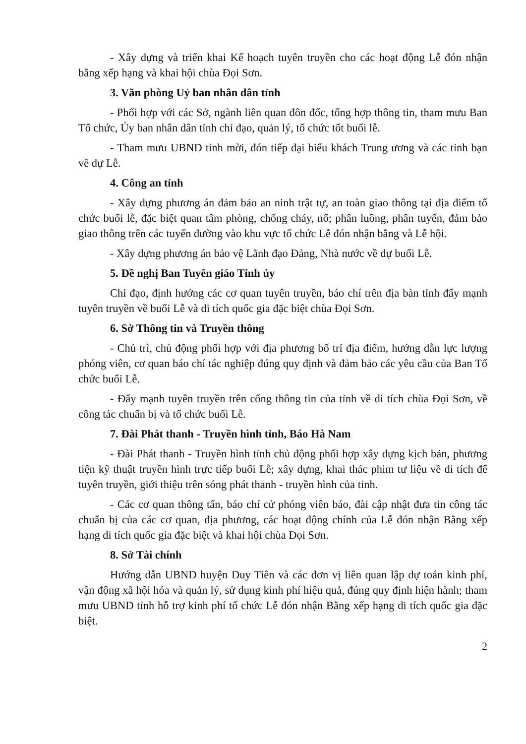- Xây dựng và triển khai Kế hoạch tuyên truyền cho các hoạt động Lễ đón nhận bằng xếp hạng và khai hội chùa Đọi Sơn.
3. Văn phòng Uỷ ban nhân dân tỉnh
- Phối hợp với các Sở, ngành liên quan đôn đốc, tổng hợp thông tin, tham mưu Ban Tổ chức, Ủy ban nhân dân tỉnh chỉ đạo, quản lý, tổ chức tốt buổi lễ.
- Tham mưu UBND tỉnh mời, đón tiếp đại biểu khách Trung ương và các tỉnh bạn về dự Lễ.
4. Công an tỉnh
- Xây dựng phương án đảm bảo an ninh trật tự, an toàn giao thông tại địa điểm tổ chức buổi lễ, đặc biệt quan tâm phòng, chống cháy, nổ; phân luồng, phân tuyến, đảm bảo giao thông trên các tuyến đường vào khu vực tổ chức Lễ đón nhận bằng và Lễ hội.
- Xây dựng phương án bảo vệ Lãnh đạo Đảng, Nhà nước về dự buổi Lễ.
5. Đề nghị Ban Tuyên giáo Tỉnh ủy
Chỉ đạo, định hướng các cơ quan tuyên truyền, báo chí trên địa bàn tỉnh đẩy mạnh tuyên truyền về buổi Lễ và di tích quốc gia đặc biệt chùa Đọi Sơn.
6. Sở Thông tin và Truyền thông
- Chủ trì, chủ động phối hợp với địa phương bố trí địa điểm, hướng dẫn lực lượng phóng viên, cơ quan báo chí tác nghiệp đúng quy định và đảm bảo các yêu cầu của Ban Tổ chức buổi Lễ.
- Đẩy mạnh tuyên truyền trên cổng thông tin của tỉnh về di tích chùa Đọi Sơn, về công tác chuẩn bị và tổ chức buổi Lễ.
7. Đài Phát thanh - Truyền hình tỉnh, Báo Hà Nam
- Đài Phát thanh - Truyền hình tỉnh chủ động phối hợp xây dựng kịch bản, phương tiện kỹ thuật truyền hình trực tiếp buổi Lễ; xây dựng, khai thác phim tư liệu về di tích để tuyên truyền, giới thiệu trên sóng phát thanh - truyền hình của tỉnh.
- Các cơ quan thông tấn, báo chí cử phóng viên báo, đài cập nhật đưa tin công tác chuẩn bị của các cơ quan, địa phương, các hoạt động chính của Lễ đón nhận Bằng xếp hạng di tích quốc gia đặc biệt và khai hội chùa Đọi Sơn.
8. Sở Tài chính
Hướng dẫn UBND huyện Duy Tiên và các đơn vị liên quan lập dự toán kinh phí, vận động xã hội hóa và quản lý, sử dụng kinh phí hiệu quả, đúng quy định hiện hành; tham mưu UBND tỉnh hỗ trợ kinh phí tổ chức Lễ đón nhận Bằng xếp hạng di tích quốc gia đặc biệt.
2